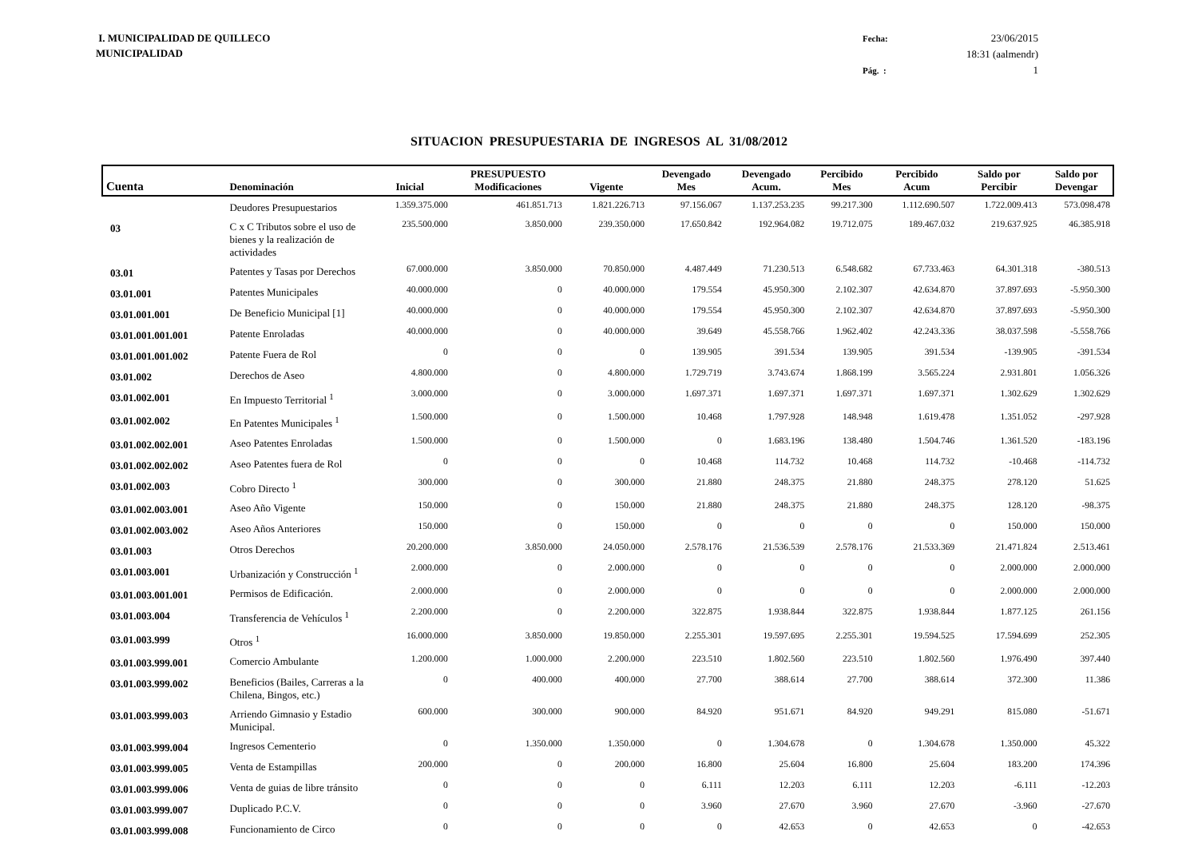I. MUNICIPALIDAD DE QUILLECO
MUNICIPALIDAD
Fecha: 23/06/2015 18:31 (aalmendr) Pág. : 1
SITUACION PRESUPUESTARIA DE INGRESOS AL 31/08/2012
| Cuenta | Denominación | Inicial | PRESUPUESTO Modificaciones | Vigente | Devengado Mes | Devengado Acum. | Percibido Mes | Percibido Acum | Saldo por Percibir | Saldo por Devengar |
| --- | --- | --- | --- | --- | --- | --- | --- | --- | --- | --- |
| | Deudores Presupuestarios | 1.359.375.000 | 461.851.713 | 1.821.226.713 | 97.156.067 | 1.137.253.235 | 99.217.300 | 1.112.690.507 | 1.722.009.413 | 573.098.478 |
| 03 | C x C Tributos sobre el uso de bienes y la realización de actividades | 235.500.000 | 3.850.000 | 239.350.000 | 17.650.842 | 192.964.082 | 19.712.075 | 189.467.032 | 219.637.925 | 46.385.918 |
| 03.01 | Patentes y Tasas por Derechos | 67.000.000 | 3.850.000 | 70.850.000 | 4.487.449 | 71.230.513 | 6.548.682 | 67.733.463 | 64.301.318 | -380.513 |
| 03.01.001 | Patentes Municipales | 40.000.000 | 0 | 40.000.000 | 179.554 | 45.950.300 | 2.102.307 | 42.634.870 | 37.897.693 | -5.950.300 |
| 03.01.001.001 | De Beneficio Municipal [1] | 40.000.000 | 0 | 40.000.000 | 179.554 | 45.950.300 | 2.102.307 | 42.634.870 | 37.897.693 | -5.950.300 |
| 03.01.001.001.001 | Patente Enroladas | 40.000.000 | 0 | 40.000.000 | 39.649 | 45.558.766 | 1.962.402 | 42.243.336 | 38.037.598 | -5.558.766 |
| 03.01.001.001.002 | Patente Fuera de Rol | 0 | 0 | 0 | 139.905 | 391.534 | 139.905 | 391.534 | -139.905 | -391.534 |
| 03.01.002 | Derechos de Aseo | 4.800.000 | 0 | 4.800.000 | 1.729.719 | 3.743.674 | 1.868.199 | 3.565.224 | 2.931.801 | 1.056.326 |
| 03.01.002.001 | En Impuesto Territorial <sup>1</sup> | 3.000.000 | 0 | 3.000.000 | 1.697.371 | 1.697.371 | 1.697.371 | 1.697.371 | 1.302.629 | 1.302.629 |
| 03.01.002.002 | En Patentes Municipales <sup>1</sup> | 1.500.000 | 0 | 1.500.000 | 10.468 | 1.797.928 | 148.948 | 1.619.478 | 1.351.052 | -297.928 |
| 03.01.002.002.001 | Aseo Patentes Enroladas | 1.500.000 | 0 | 1.500.000 | 0 | 1.683.196 | 138.480 | 1.504.746 | 1.361.520 | -183.196 |
| 03.01.002.002.002 | Aseo Patentes fuera de Rol | 0 | 0 | 0 | 10.468 | 114.732 | 10.468 | 114.732 | -10.468 | -114.732 |
| 03.01.002.003 | Cobro Directo <sup>1</sup> | 300.000 | 0 | 300.000 | 21.880 | 248.375 | 21.880 | 248.375 | 278.120 | 51.625 |
| 03.01.002.003.001 | Aseo Año Vigente | 150.000 | 0 | 150.000 | 21.880 | 248.375 | 21.880 | 248.375 | 128.120 | -98.375 |
| 03.01.002.003.002 | Aseo Años Anteriores | 150.000 | 0 | 150.000 | 0 | 0 | 0 | 0 | 150.000 | 150.000 |
| 03.01.003 | Otros Derechos | 20.200.000 | 3.850.000 | 24.050.000 | 2.578.176 | 21.536.539 | 2.578.176 | 21.533.369 | 21.471.824 | 2.513.461 |
| 03.01.003.001 | Urbanización y Construcción <sup>1</sup> | 2.000.000 | 0 | 2.000.000 | 0 | 0 | 0 | 0 | 2.000.000 | 2.000.000 |
| 03.01.003.001.001 | Permisos de Edificación. | 2.000.000 | 0 | 2.000.000 | 0 | 0 | 0 | 0 | 2.000.000 | 2.000.000 |
| 03.01.003.004 | Transferencia de Vehículos <sup>1</sup> | 2.200.000 | 0 | 2.200.000 | 322.875 | 1.938.844 | 322.875 | 1.938.844 | 1.877.125 | 261.156 |
| 03.01.003.999 | Otros <sup>1</sup> | 16.000.000 | 3.850.000 | 19.850.000 | 2.255.301 | 19.597.695 | 2.255.301 | 19.594.525 | 17.594.699 | 252.305 |
| 03.01.003.999.001 | Comercio Ambulante | 1.200.000 | 1.000.000 | 2.200.000 | 223.510 | 1.802.560 | 223.510 | 1.802.560 | 1.976.490 | 397.440 |
| 03.01.003.999.002 | Beneficios (Bailes, Carreras a la Chilena, Bingos, etc.) | 0 | 400.000 | 400.000 | 27.700 | 388.614 | 27.700 | 388.614 | 372.300 | 11.386 |
| 03.01.003.999.003 | Arriendo Gimnasio y Estadio Municipal. | 600.000 | 300.000 | 900.000 | 84.920 | 951.671 | 84.920 | 949.291 | 815.080 | -51.671 |
| 03.01.003.999.004 | Ingresos Cementerio | 0 | 1.350.000 | 1.350.000 | 0 | 1.304.678 | 0 | 1.304.678 | 1.350.000 | 45.322 |
| 03.01.003.999.005 | Venta de Estampillas | 200.000 | 0 | 200.000 | 16.800 | 25.604 | 16.800 | 25.604 | 183.200 | 174.396 |
| 03.01.003.999.006 | Venta de guias de libre tránsito | 0 | 0 | 0 | 6.111 | 12.203 | 6.111 | 12.203 | -6.111 | -12.203 |
| 03.01.003.999.007 | Duplicado P.C.V. | 0 | 0 | 0 | 3.960 | 27.670 | 3.960 | 27.670 | -3.960 | -27.670 |
| 03.01.003.999.008 | Funcionamiento de Circo | 0 | 0 | 0 | 0 | 42.653 | 0 | 42.653 | 0 | -42.653 |